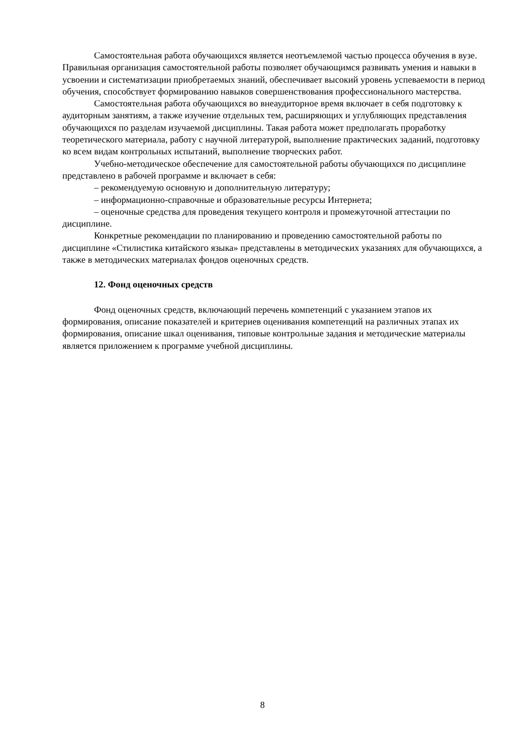Самостоятельная работа обучающихся является неотъемлемой частью процесса обучения в вузе. Правильная организация самостоятельной работы позволяет обучающимся развивать умения и навыки в усвоении и систематизации приобретаемых знаний, обеспечивает высокий уровень успеваемости в период обучения, способствует формированию навыков совершенствования профессионального мастерства.
Самостоятельная работа обучающихся во внеаудиторное время включает в себя подготовку к аудиторным занятиям, а также изучение отдельных тем, расширяющих и углубляющих представления обучающихся по разделам изучаемой дисциплины. Такая работа может предполагать проработку теоретического материала, работу с научной литературой, выполнение практических заданий, подготовку ко всем видам контрольных испытаний, выполнение творческих работ.
Учебно-методическое обеспечение для самостоятельной работы обучающихся по дисциплине представлено в рабочей программе и включает в себя:
– рекомендуемую основную и дополнительную литературу;
– информационно-справочные и образовательные ресурсы Интернета;
– оценочные средства для проведения текущего контроля и промежуточной аттестации по дисциплине.
Конкретные рекомендации по планированию и проведению самостоятельной работы по дисциплине «Стилистика китайского языка» представлены в методических указаниях для обучающихся, а также в методических материалах фондов оценочных средств.
12. Фонд оценочных средств
Фонд оценочных средств, включающий перечень компетенций с указанием этапов их формирования, описание показателей и критериев оценивания компетенций на различных этапах их формирования, описание шкал оценивания, типовые контрольные задания и методические материалы является приложением к программе учебной дисциплины.
8